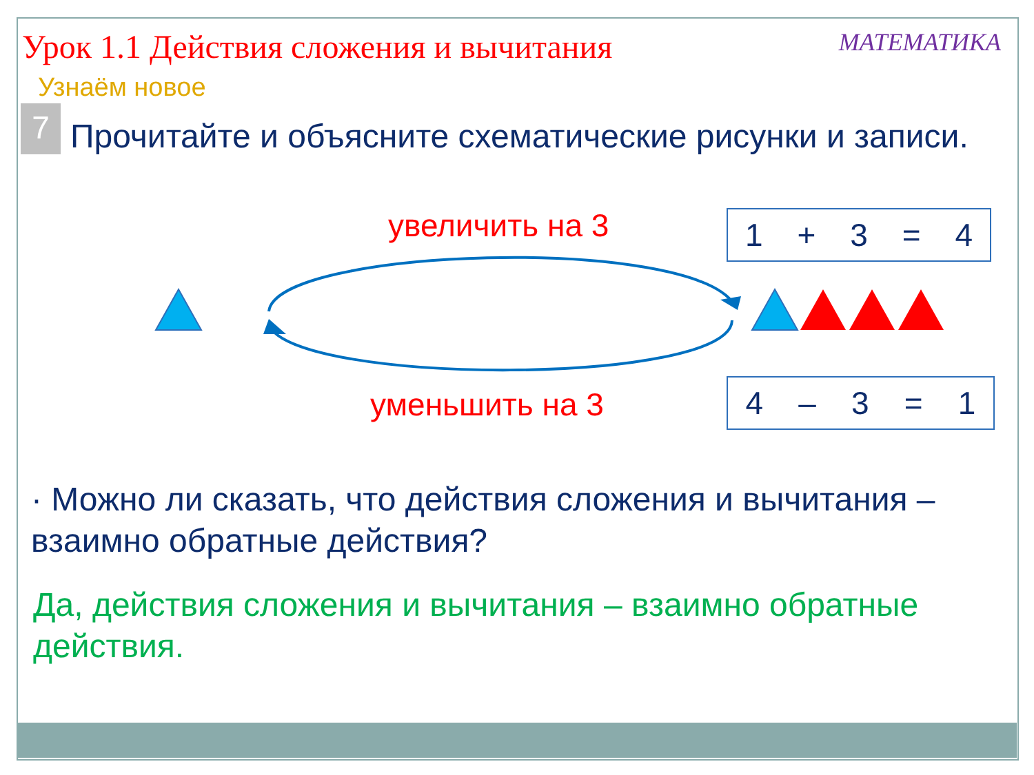Урок 1.1 Действия сложения и вычитания МАТЕМАТИКА
Узнаём новое
7
Прочитайте и объясните схематические рисунки и записи.
увеличить на 3 1 + 3 = 4
уменьшить на 3 4 – 3 = 1
· Можно ли сказать, что действия сложения и вычитания – взаимно обратные действия?
Да, действия сложения и вычитания – взаимно обратные действия.